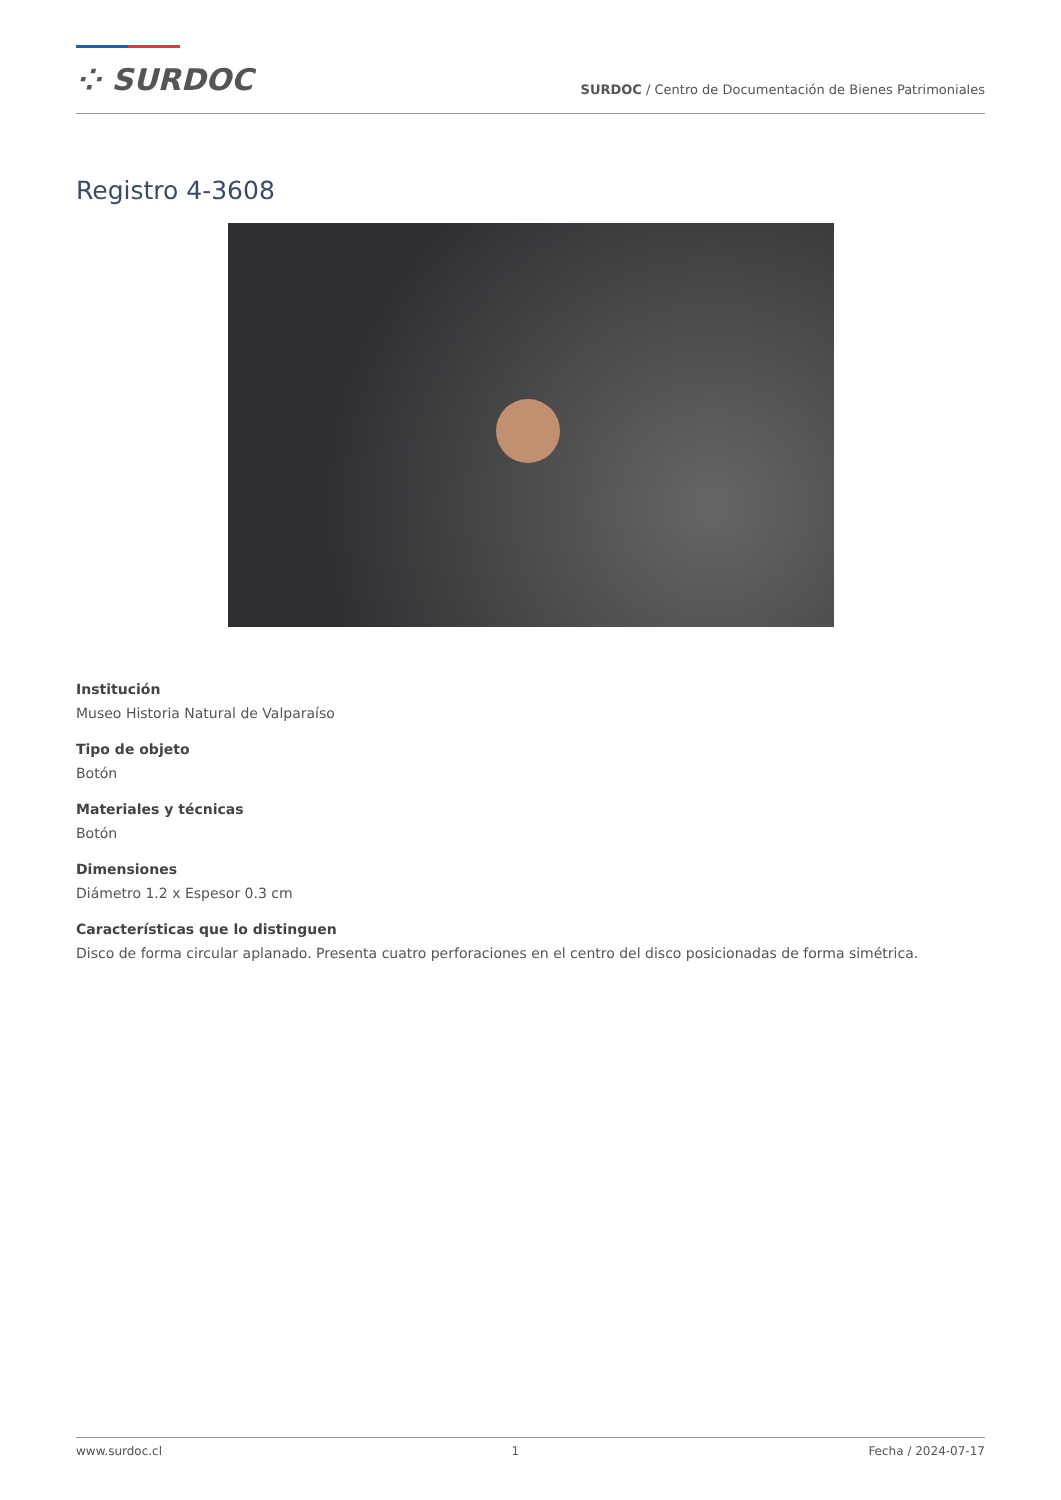⁘ SURDOC
SURDOC / Centro de Documentación de Bienes Patrimoniales
Registro 4-3608
Institución
Museo Historia Natural de Valparaíso
Tipo de objeto
Botón
Materiales y técnicas
Botón
Dimensiones
Diámetro 1.2 x Espesor 0.3 cm
Características que lo distinguen
Disco de forma circular aplanado. Presenta cuatro perforaciones en el centro del disco posicionadas de forma simétrica.
www.surdoc.cl 1 Fecha / 2024-07-17